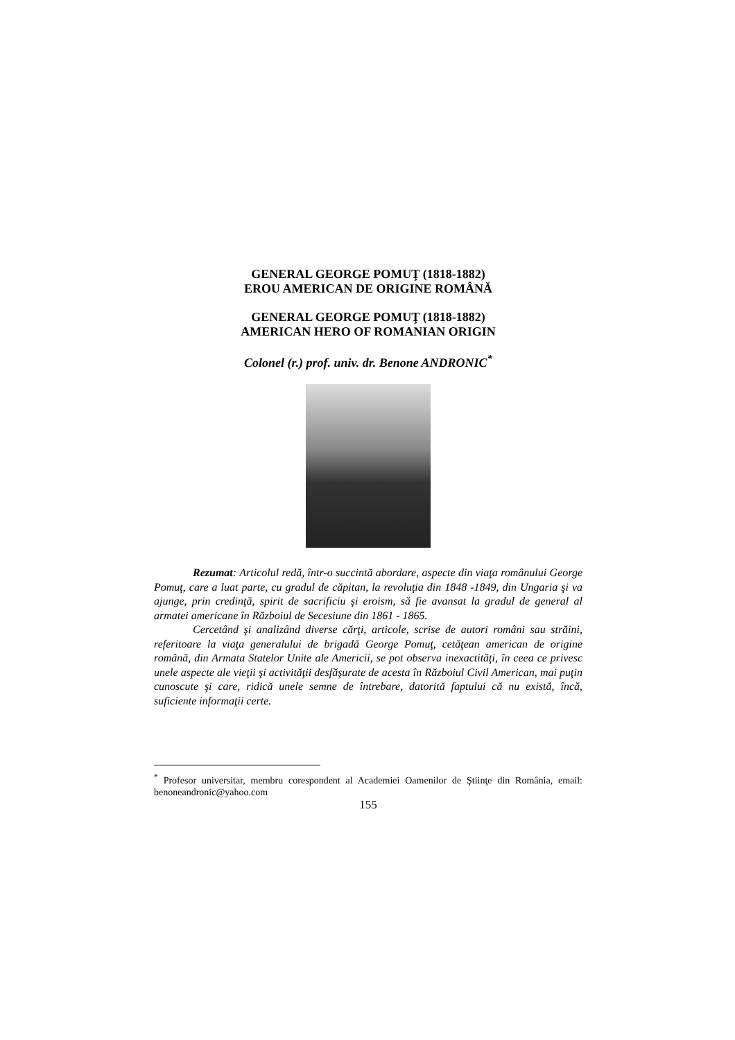GENERAL GEORGE POMUŢ (1818-1882)
EROU AMERICAN DE ORIGINE ROMÂNĂ
GENERAL GEORGE POMUŢ (1818-1882)
AMERICAN HERO OF ROMANIAN ORIGIN
Colonel (r.) prof. univ. dr. Benone ANDRONIC<sup>*</sup>
Rezumat: Articolul redă, într-o succintă abordare, aspecte din viaţa românului George Pomuţ, care a luat parte, cu gradul de căpitan, la revoluţia din 1848 -1849, din Ungaria şi va ajunge, prin credinţă, spirit de sacrificiu şi eroism, să fie avansat la gradul de general al armatei americane în Războiul de Secesiune din 1861 - 1865.
Cercetând şi analizând diverse cărţi, articole, scrise de autori români sau străini, referitoare la viaţa generalului de brigadă George Pomuţ, cetăţean american de origine română, din Armata Statelor Unite ale Americii, se pot observa inexactităţi, în ceea ce privesc unele aspecte ale vieţii şi activităţii desfăşurate de acesta în Războiul Civil American, mai puţin cunoscute şi care, ridică unele semne de întrebare, datorită faptului că nu există, încă, suficiente informaţii certe.
<sup>*</sup> Profesor universitar, membru corespondent al Academiei Oamenilor de Ştiinţe din România, email: benoneandronic@yahoo.com
155